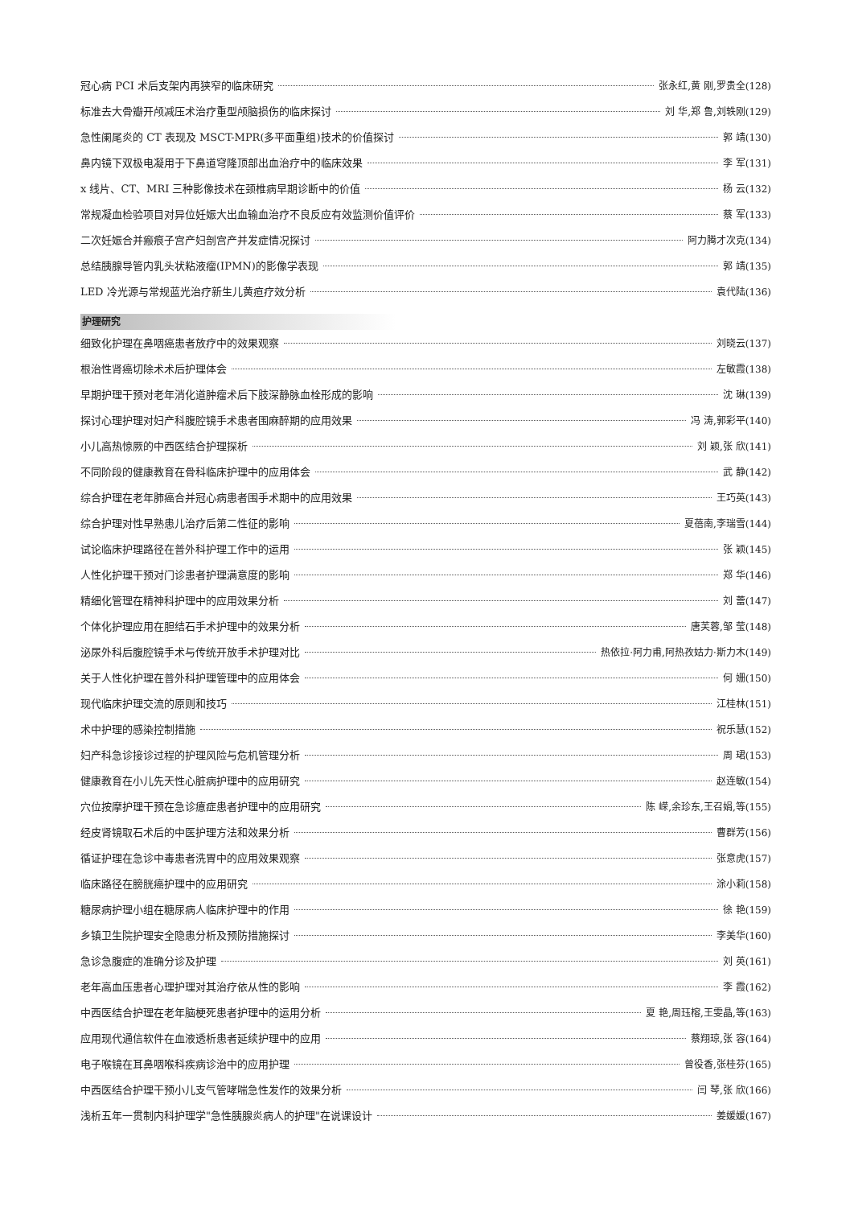冠心病 PCI 术后支架内再狭窄的临床研究 张永红,黄 刚,罗贵全(128)
标准去大骨瓣开颅减压术治疗重型颅脑损伤的临床探讨 刘 华,郑 鲁,刘轶刚(129)
急性阑尾炎的 CT 表现及 MSCT-MPR(多平面重组)技术的价值探讨 郭 靖(130)
鼻内镜下双极电凝用于下鼻道穹隆顶部出血治疗中的临床效果 李 军(131)
x 线片、CT、MRI 三种影像技术在颈椎病早期诊断中的价值 杨 云(132)
常规凝血检验项目对异位妊娠大出血输血治疗不良反应有效监测价值评价 蔡 军(133)
二次妊娠合并瘢痕子宫产妇剖宫产并发症情况探讨 阿力腾才次克(134)
总结胰腺导管内乳头状粘液瘤(IPMN)的影像学表现 郭 靖(135)
LED 冷光源与常规蓝光治疗新生儿黄疸疗效分析 袁代陆(136)
护理研究
细致化护理在鼻咽癌患者放疗中的效果观察 刘晓云(137)
根治性肾癌切除术术后护理体会 左敏霞(138)
早期护理干预对老年消化道肿瘤术后下肢深静脉血栓形成的影响 沈 琳(139)
探讨心理护理对妇产科腹腔镜手术患者围麻醉期的应用效果 冯 涛,郭彩平(140)
小儿高热惊厥的中西医结合护理探析 刘 颖,张 欣(141)
不同阶段的健康教育在骨科临床护理中的应用体会 武 静(142)
综合护理在老年肺癌合并冠心病患者围手术期中的应用效果 王巧英(143)
综合护理对性早熟患儿治疗后第二性征的影响 夏蓓南,李瑞雪(144)
试论临床护理路径在普外科护理工作中的运用 张 颖(145)
人性化护理干预对门诊患者护理满意度的影响 郑 华(146)
精细化管理在精神科护理中的应用效果分析 刘 蕾(147)
个体化护理应用在胆结石手术护理中的效果分析 唐芙蓉,邹 莹(148)
泌尿外科后腹腔镜手术与传统开放手术护理对比 热依拉·阿力甫,阿热孜姑力·斯力木(149)
关于人性化护理在普外科护理管理中的应用体会 何 姗(150)
现代临床护理交流的原则和技巧 江桂林(151)
术中护理的感染控制措施 祝乐慧(152)
妇产科急诊接诊过程的护理风险与危机管理分析 周 珺(153)
健康教育在小儿先天性心脏病护理中的应用研究 赵连敏(154)
穴位按摩护理干预在急诊癔症患者护理中的应用研究 陈 嵘,余珍东,王召娟,等(155)
经皮肾镜取石术后的中医护理方法和效果分析 曹群芳(156)
循证护理在急诊中毒患者洗胃中的应用效果观察 张意虎(157)
临床路径在膀胱癌护理中的应用研究 涂小莉(158)
糖尿病护理小组在糖尿病人临床护理中的作用 徐 艳(159)
乡镇卫生院护理安全隐患分析及预防措施探讨 李美华(160)
急诊急腹症的准确分诊及护理 刘 英(161)
老年高血压患者心理护理对其治疗依从性的影响 李 霞(162)
中西医结合护理在老年脑梗死患者护理中的运用分析 夏 艳,周珏榕,王雯晶,等(163)
应用现代通信软件在血液透析患者延续护理中的应用 蔡翔琼,张 容(164)
电子喉镜在耳鼻咽喉科疾病诊治中的应用护理 曾役香,张桂芬(165)
中西医结合护理干预小儿支气管哮喘急性发作的效果分析 闫 琴,张 欣(166)
浅析五年一贯制内科护理学"急性胰腺炎病人的护理"在说课设计 姜媛媛(167)